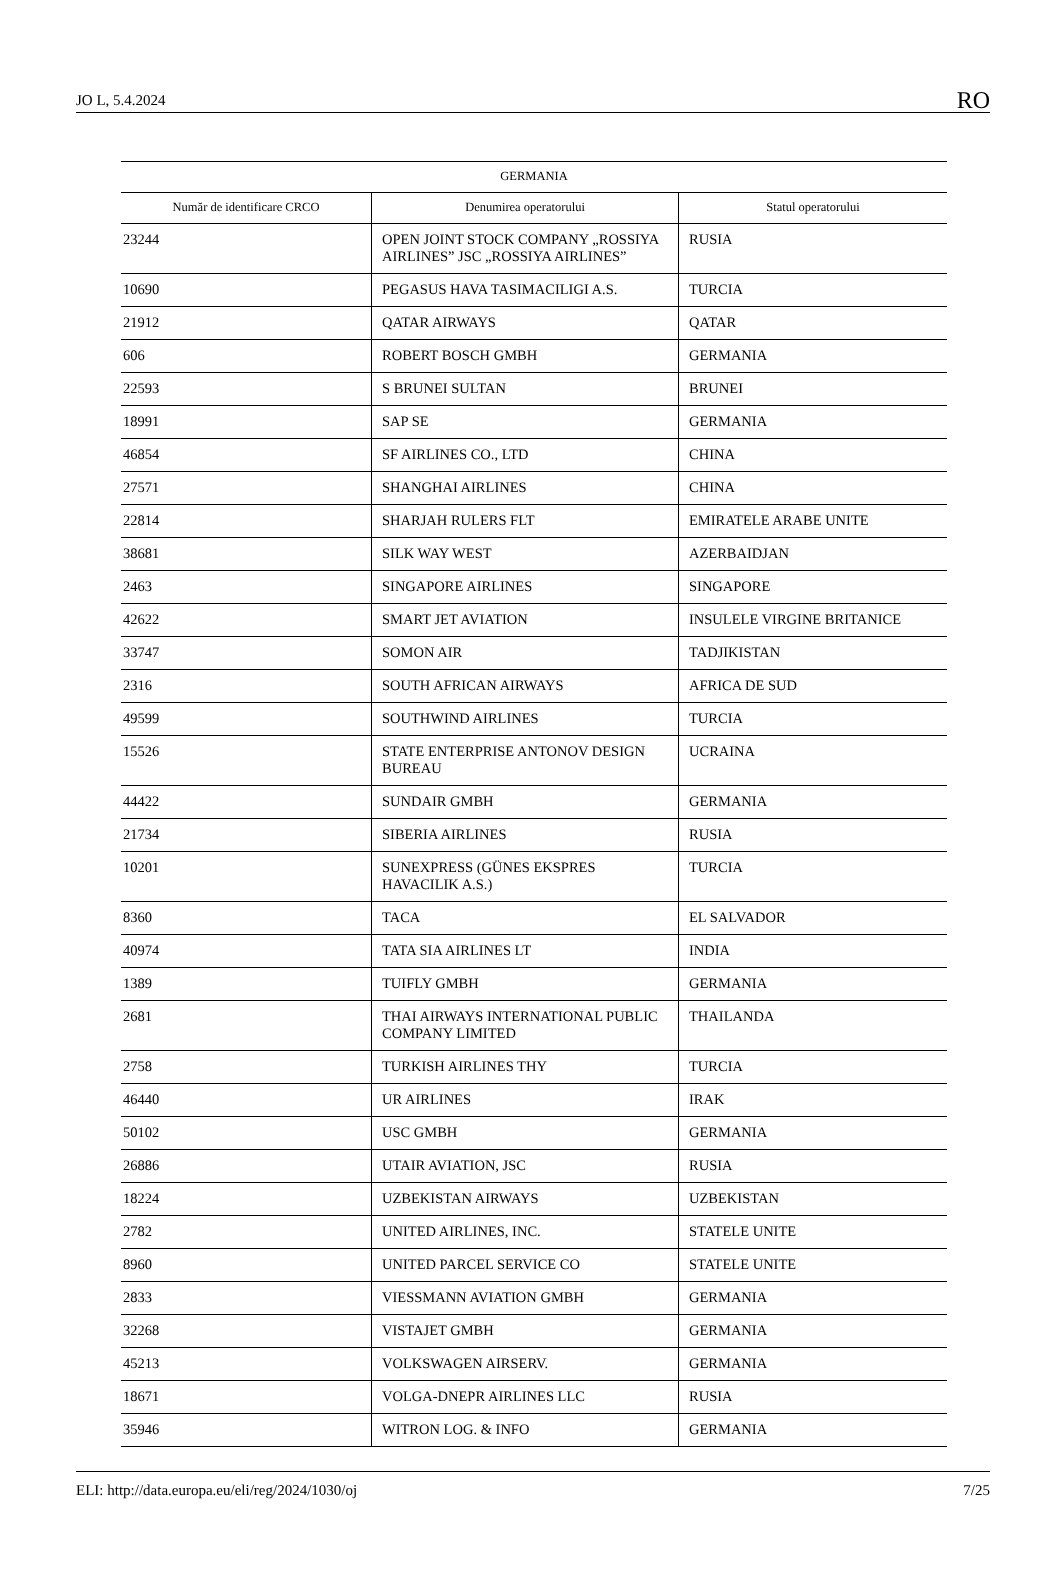JO L, 5.4.2024 RO
| GERMANIA | | |
| --- | --- | --- |
| Număr de identificare CRCO | Denumirea operatorului | Statul operatorului |
| 23244 | OPEN JOINT STOCK COMPANY „ROSSIYA AIRLINES” JSC „ROSSIYA AIRLINES” | RUSIA |
| 10690 | PEGASUS HAVA TASIMACILIGI A.S. | TURCIA |
| 21912 | QATAR AIRWAYS | QATAR |
| 606 | ROBERT BOSCH GMBH | GERMANIA |
| 22593 | S BRUNEI SULTAN | BRUNEI |
| 18991 | SAP SE | GERMANIA |
| 46854 | SF AIRLINES CO., LTD | CHINA |
| 27571 | SHANGHAI AIRLINES | CHINA |
| 22814 | SHARJAH RULERS FLT | EMIRATELE ARABE UNITE |
| 38681 | SILK WAY WEST | AZERBAIDJAN |
| 2463 | SINGAPORE AIRLINES | SINGAPORE |
| 42622 | SMART JET AVIATION | INSULELE VIRGINE BRITANICE |
| 33747 | SOMON AIR | TADJIKISTAN |
| 2316 | SOUTH AFRICAN AIRWAYS | AFRICA DE SUD |
| 49599 | SOUTHWIND AIRLINES | TURCIA |
| 15526 | STATE ENTERPRISE ANTONOV DESIGN BUREAU | UCRAINA |
| 44422 | SUNDAIR GMBH | GERMANIA |
| 21734 | SIBERIA AIRLINES | RUSIA |
| 10201 | SUNEXPRESS (GÜNES EKSPRES HAVACILIK A.S.) | TURCIA |
| 8360 | TACA | EL SALVADOR |
| 40974 | TATA SIA AIRLINES LT | INDIA |
| 1389 | TUIFLY GMBH | GERMANIA |
| 2681 | THAI AIRWAYS INTERNATIONAL PUBLIC COMPANY LIMITED | THAILANDA |
| 2758 | TURKISH AIRLINES THY | TURCIA |
| 46440 | UR AIRLINES | IRAK |
| 50102 | USC GMBH | GERMANIA |
| 26886 | UTAIR AVIATION, JSC | RUSIA |
| 18224 | UZBEKISTAN AIRWAYS | UZBEKISTAN |
| 2782 | UNITED AIRLINES, INC. | STATELE UNITE |
| 8960 | UNITED PARCEL SERVICE CO | STATELE UNITE |
| 2833 | VIESSMANN AVIATION GMBH | GERMANIA |
| 32268 | VISTAJET GMBH | GERMANIA |
| 45213 | VOLKSWAGEN AIRSERV. | GERMANIA |
| 18671 | VOLGA-DNEPR AIRLINES LLC | RUSIA |
| 35946 | WITRON LOG. & INFO | GERMANIA |
ELI: http://data.europa.eu/eli/reg/2024/1030/oj 7/25